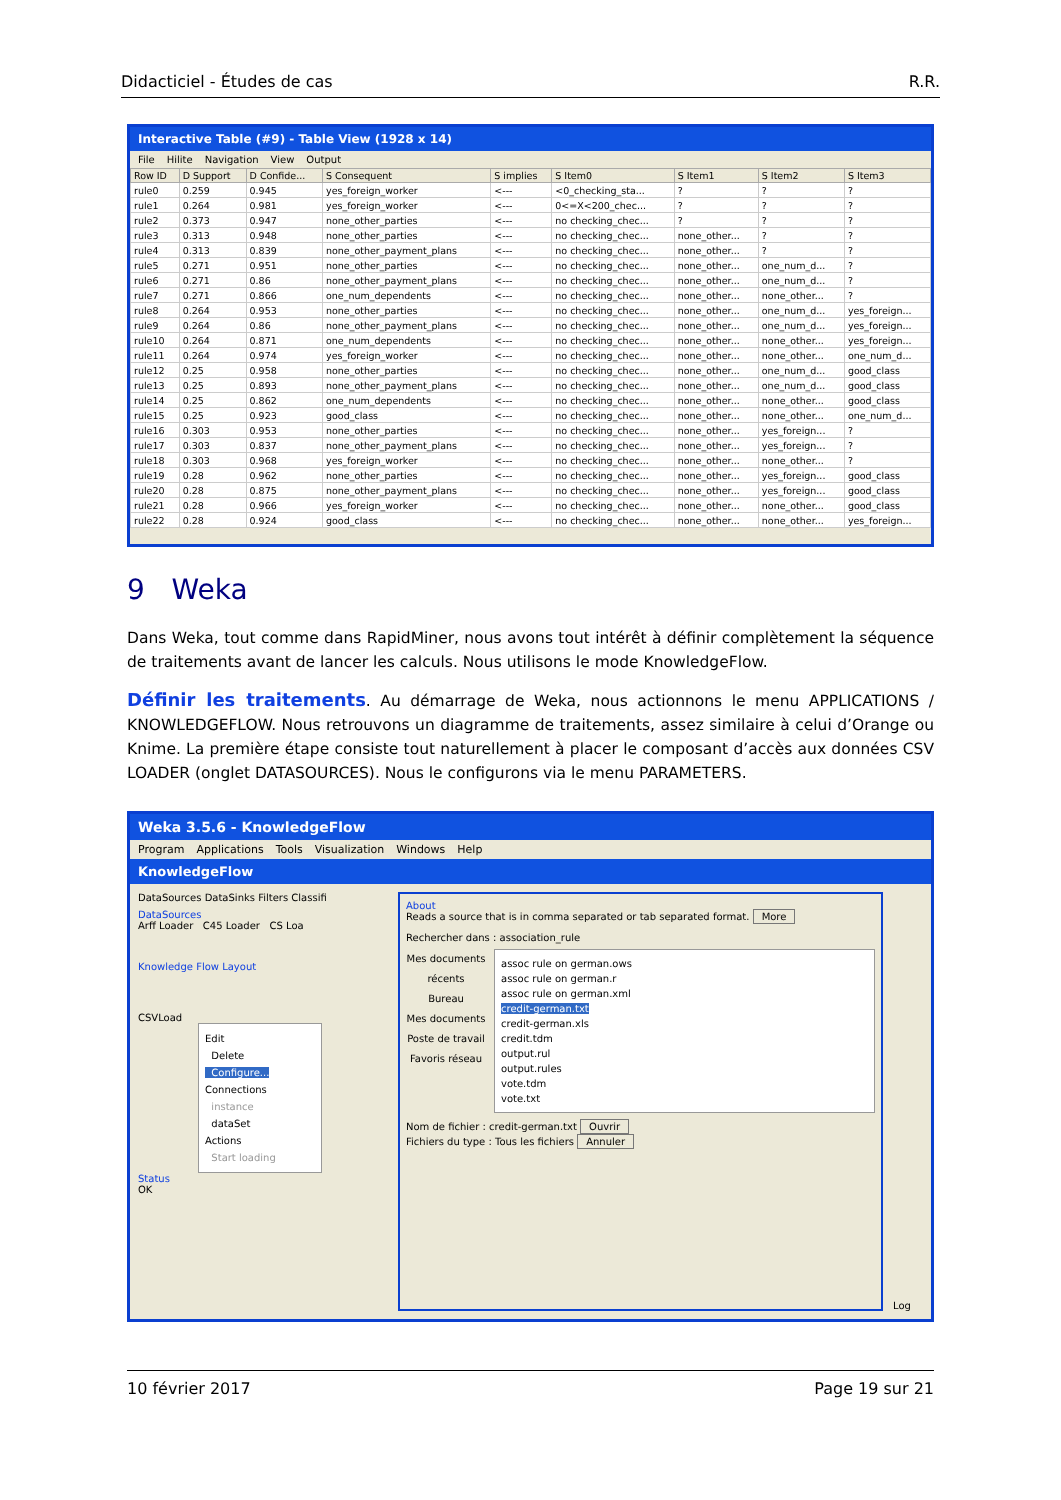Didacticiel - Études de cas R.R.
Interactive Table (#9) - Table View (1928 x 14)
File Hilite Navigation View Output
| Row ID | D Support | D Confide... | S Consequent | S implies | S Item0 | S Item1 | S Item2 | S Item3 |
| --- | --- | --- | --- | --- | --- | --- | --- | --- |
| rule0 | 0.259 | 0.945 | yes_foreign_worker | <--- | <0_checking_sta... | ? | ? | ? |
| rule1 | 0.264 | 0.981 | yes_foreign_worker | <--- | 0<=X<200_chec... | ? | ? | ? |
| rule2 | 0.373 | 0.947 | none_other_parties | <--- | no checking_chec... | ? | ? | ? |
| rule3 | 0.313 | 0.948 | none_other_parties | <--- | no checking_chec... | none_other... | ? | ? |
| rule4 | 0.313 | 0.839 | none_other_payment_plans | <--- | no checking_chec... | none_other... | ? | ? |
| rule5 | 0.271 | 0.951 | none_other_parties | <--- | no checking_chec... | none_other... | one_num_d... | ? |
| rule6 | 0.271 | 0.86 | none_other_payment_plans | <--- | no checking_chec... | none_other... | one_num_d... | ? |
| rule7 | 0.271 | 0.866 | one_num_dependents | <--- | no checking_chec... | none_other... | none_other... | ? |
| rule8 | 0.264 | 0.953 | none_other_parties | <--- | no checking_chec... | none_other... | one_num_d... | yes_foreign... |
| rule9 | 0.264 | 0.86 | none_other_payment_plans | <--- | no checking_chec... | none_other... | one_num_d... | yes_foreign... |
| rule10 | 0.264 | 0.871 | one_num_dependents | <--- | no checking_chec... | none_other... | none_other... | yes_foreign... |
| rule11 | 0.264 | 0.974 | yes_foreign_worker | <--- | no checking_chec... | none_other... | none_other... | one_num_d... |
| rule12 | 0.25 | 0.958 | none_other_parties | <--- | no checking_chec... | none_other... | one_num_d... | good_class |
| rule13 | 0.25 | 0.893 | none_other_payment_plans | <--- | no checking_chec... | none_other... | one_num_d... | good_class |
| rule14 | 0.25 | 0.862 | one_num_dependents | <--- | no checking_chec... | none_other... | none_other... | good_class |
| rule15 | 0.25 | 0.923 | good_class | <--- | no checking_chec... | none_other... | none_other... | one_num_d... |
| rule16 | 0.303 | 0.953 | none_other_parties | <--- | no checking_chec... | none_other... | yes_foreign... | ? |
| rule17 | 0.303 | 0.837 | none_other_payment_plans | <--- | no checking_chec... | none_other... | yes_foreign... | ? |
| rule18 | 0.303 | 0.968 | yes_foreign_worker | <--- | no checking_chec... | none_other... | none_other... | ? |
| rule19 | 0.28 | 0.962 | none_other_parties | <--- | no checking_chec... | none_other... | yes_foreign... | good_class |
| rule20 | 0.28 | 0.875 | none_other_payment_plans | <--- | no checking_chec... | none_other... | yes_foreign... | good_class |
| rule21 | 0.28 | 0.966 | yes_foreign_worker | <--- | no checking_chec... | none_other... | none_other... | good_class |
| rule22 | 0.28 | 0.924 | good_class | <--- | no checking_chec... | none_other... | none_other... | yes_foreign... |
9 Weka
Dans Weka, tout comme dans RapidMiner, nous avons tout intérêt à définir complètement la séquence de traitements avant de lancer les calculs. Nous utilisons le mode KnowledgeFlow.
Définir les traitements. Au démarrage de Weka, nous actionnons le menu APPLICATIONS / KNOWLEDGEFLOW. Nous retrouvons un diagramme de traitements, assez similaire à celui d’Orange ou Knime. La première étape consiste tout naturellement à placer le composant d’accès aux données CSV LOADER (onglet DATASOURCES). Nous le configurons via le menu PARAMETERS.
Weka 3.5.6 - KnowledgeFlow
Program Applications Tools Visualization Windows Help
KnowledgeFlow
DataSources DataSinks Filters Classifi
DataSources
Arff Loader C45 Loader CS Loa
Knowledge Flow Layout
CSVLoad
Edit
Delete
Configure...
Connections
instance
dataSet
Actions
Start loading
Status
OK
About
Reads a source that is in comma separated or tab separated format. More
Rechercher dans : association_rule
Mes documents récents
Bureau
Mes documents
Poste de travail
Favoris réseau
assoc rule on german.ows
assoc rule on german.r
assoc rule on german.xml
credit-german.txt
credit-german.xls
credit.tdm
output.rul
output.rules
vote.tdm
vote.txt
Nom de fichier : credit-german.txt Ouvrir
Fichiers du type : Tous les fichiers Annuler
Log
10 février 2017 Page 19 sur 21